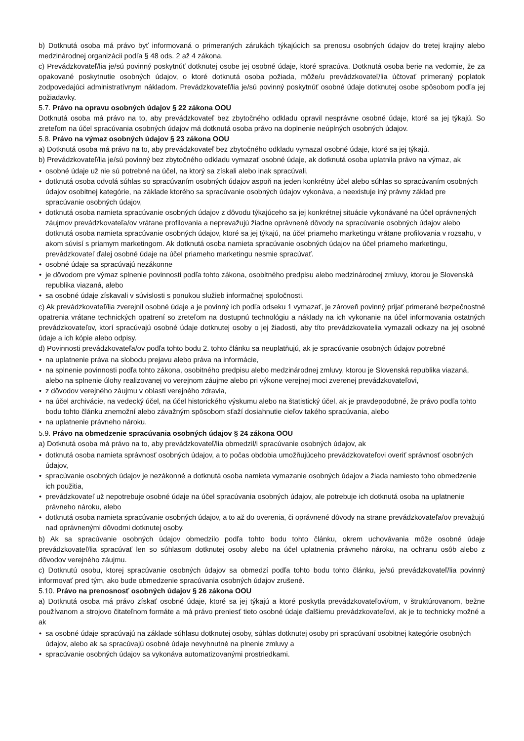b) Dotknutá osoba má právo byť informovaná o primeraných zárukách týkajúcich sa prenosu osobných údajov do tretej krajiny alebo medzinárodnej organizácii podľa § 48 ods. 2 až 4 zákona.
c) Prevádzkovateľ/lia je/sú povinný poskytnúť dotknutej osobe jej osobné údaje, ktoré spracúva. Dotknutá osoba berie na vedomie, že za opakované poskytnutie osobných údajov, o ktoré dotknutá osoba požiada, môže/u prevádzkovateľ/lia účtovať primeraný poplatok zodpovedajúci administratívnym nákladom. Prevádzkovateľ/lia je/sú povinný poskytnúť osobné údaje dotknutej osobe spôsobom podľa jej požiadavky.
5.7. Právo na opravu osobných údajov § 22 zákona OOU
Dotknutá osoba má právo na to, aby prevádzkovateľ bez zbytočného odkladu opravil nesprávne osobné údaje, ktoré sa jej týkajú. So zreteľom na účel spracúvania osobných údajov má dotknutá osoba právo na doplnenie neúplných osobných údajov.
5.8. Právo na výmaz osobných údajov § 23 zákona OOU
a) Dotknutá osoba má právo na to, aby prevádzkovateľ bez zbytočného odkladu vymazal osobné údaje, ktoré sa jej týkajú.
b) Prevádzkovateľ/lia je/sú povinný bez zbytočného odkladu vymazať osobné údaje, ak dotknutá osoba uplatnila právo na výmaz, ak
• osobné údaje už nie sú potrebné na účel, na ktorý sa získali alebo inak spracúvali,
• dotknutá osoba odvolá súhlas so spracúvaním osobných údajov aspoň na jeden konkrétny účel alebo súhlas so spracúvaním osobných údajov osobitnej kategórie, na základe ktorého sa spracúvanie osobných údajov vykonáva, a neexistuje iný právny základ pre spracúvanie osobných údajov,
• dotknutá osoba namieta spracúvanie osobných údajov z dôvodu týkajúceho sa jej konkrétnej situácie vykonávané na účel oprávnených záujmov prevádzkovateľa/ov vrátane profilovania a neprevažujú žiadne oprávnené dôvody na spracúvanie osobných údajov alebo dotknutá osoba namieta spracúvanie osobných údajov, ktoré sa jej týkajú, na účel priameho marketingu vrátane profilovania v rozsahu, v akom súvisí s priamym marketingom. Ak dotknutá osoba namieta spracúvanie osobných údajov na účel priameho marketingu, prevádzkovateľ ďalej osobné údaje na účel priameho marketingu nesmie spracúvať.
• osobné údaje sa spracúvajú nezákonne
• je dôvodom pre výmaz splnenie povinnosti podľa tohto zákona, osobitného predpisu alebo medzinárodnej zmluvy, ktorou je Slovenská republika viazaná, alebo
• sa osobné údaje získavali v súvislosti s ponukou služieb informačnej spoločnosti.
c) Ak prevádzkovateľ/lia zverejnil osobné údaje a je povinný ich podľa odseku 1 vymazať, je zároveň povinný prijať primerané bezpečnostné opatrenia vrátane technických opatrení so zreteľom na dostupnú technológiu a náklady na ich vykonanie na účel informovania ostatných prevádzkovateľov, ktorí spracúvajú osobné údaje dotknutej osoby o jej žiadosti, aby títo prevádzkovatelia vymazali odkazy na jej osobné údaje a ich kópie alebo odpisy.
d) Povinnosti prevádzkovateľa/ov podľa tohto bodu 2. tohto článku sa neuplatňujú, ak je spracúvanie osobných údajov potrebné
• na uplatnenie práva na slobodu prejavu alebo práva na informácie,
• na splnenie povinnosti podľa tohto zákona, osobitného predpisu alebo medzinárodnej zmluvy, ktorou je Slovenská republika viazaná, alebo na splnenie úlohy realizovanej vo verejnom záujme alebo pri výkone verejnej moci zverenej prevádzkovateľovi,
• z dôvodov verejného záujmu v oblasti verejného zdravia,
• na účel archivácie, na vedecký účel, na účel historického výskumu alebo na štatistický účel, ak je pravdepodobné, že právo podľa tohto bodu tohto článku znemožní alebo závažným spôsobom sťaží dosiahnutie cieľov takého spracúvania, alebo
• na uplatnenie právneho nároku.
5.9. Právo na obmedzenie spracúvania osobných údajov § 24 zákona OOU
a) Dotknutá osoba má právo na to, aby prevádzkovateľ/lia obmedzil/i spracúvanie osobných údajov, ak
• dotknutá osoba namieta správnosť osobných údajov, a to počas obdobia umožňujúceho prevádzkovateľovi overiť správnosť osobných údajov,
• spracúvanie osobných údajov je nezákonné a dotknutá osoba namieta vymazanie osobných údajov a žiada namiesto toho obmedzenie ich použitia,
• prevádzkovateľ už nepotrebuje osobné údaje na účel spracúvania osobných údajov, ale potrebuje ich dotknutá osoba na uplatnenie právneho nároku, alebo
• dotknutá osoba namieta spracúvanie osobných údajov, a to až do overenia, či oprávnené dôvody na strane prevádzkovateľa/ov prevažujú nad oprávnenými dôvodmi dotknutej osoby.
b) Ak sa spracúvanie osobných údajov obmedzilo podľa tohto bodu tohto článku, okrem uchovávania môže osobné údaje prevádzkovateľ/lia spracúvať len so súhlasom dotknutej osoby alebo na účel uplatnenia právneho nároku, na ochranu osôb alebo z dôvodov verejného záujmu.
c) Dotknutú osobu, ktorej spracúvanie osobných údajov sa obmedzí podľa tohto bodu tohto článku, je/sú prevádzkovateľ/lia povinný informovať pred tým, ako bude obmedzenie spracúvania osobných údajov zrušené.
5.10. Právo na prenosnosť osobných údajov § 26 zákona OOU
a) Dotknutá osoba má právo získať osobné údaje, ktoré sa jej týkajú a ktoré poskytla prevádzkovateľovi/om, v štruktúrovanom, bežne používanom a strojovo čitateľnom formáte a má právo preniesť tieto osobné údaje ďalšiemu prevádzkovateľovi, ak je to technicky možné a ak
• sa osobné údaje spracúvajú na základe súhlasu dotknutej osoby, súhlas dotknutej osoby pri spracúvaní osobitnej kategórie osobných údajov, alebo ak sa spracúvajú osobné údaje nevyhnutné na plnenie zmluvy a
• spracúvanie osobných údajov sa vykonáva automatizovanými prostriedkami.